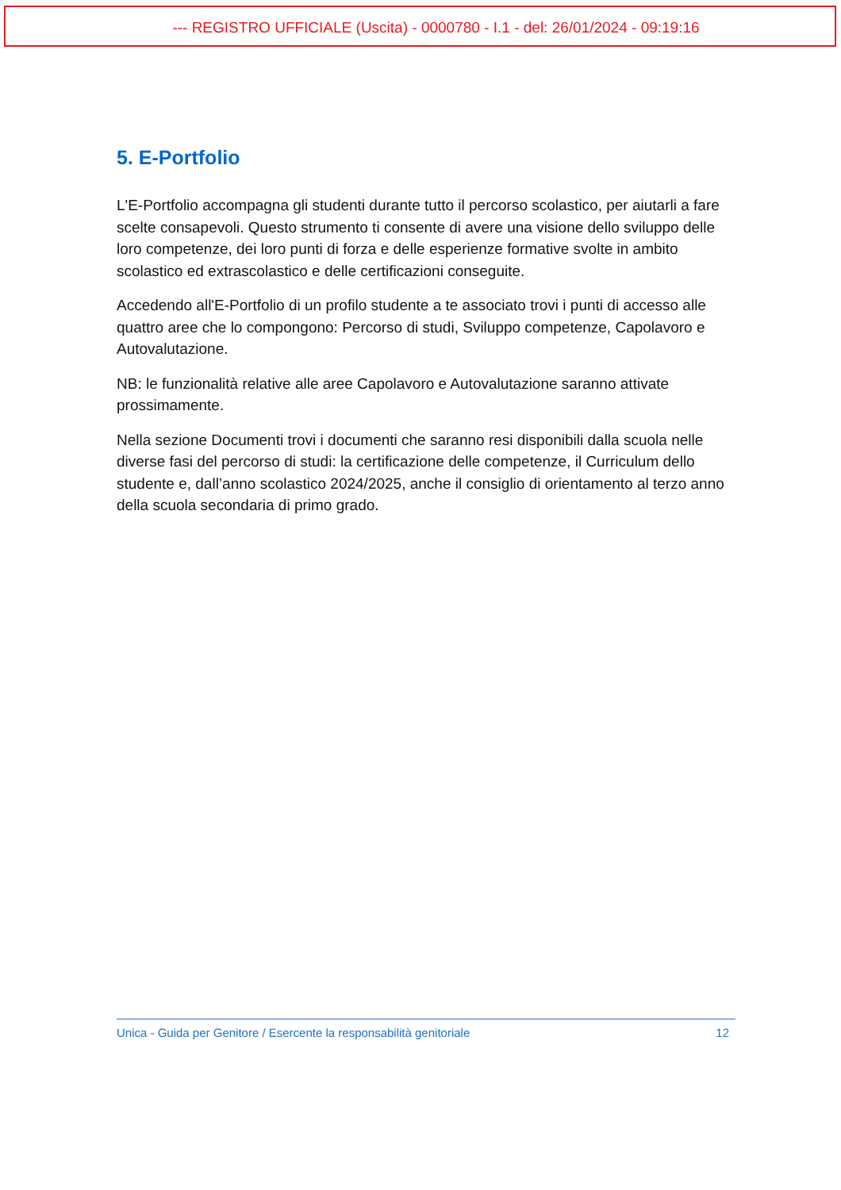--- REGISTRO UFFICIALE (Uscita) - 0000780 - I.1 - del: 26/01/2024 - 09:19:16
5. E-Portfolio
L'E-Portfolio accompagna gli studenti durante tutto il percorso scolastico, per aiutarli a fare scelte consapevoli. Questo strumento ti consente di avere una visione dello sviluppo delle loro competenze, dei loro punti di forza e delle esperienze formative svolte in ambito scolastico ed extrascolastico e delle certificazioni conseguite.
Accedendo all'E-Portfolio di un profilo studente a te associato trovi i punti di accesso alle quattro aree che lo compongono: Percorso di studi, Sviluppo competenze, Capolavoro e Autovalutazione.
NB: le funzionalità relative alle aree Capolavoro e Autovalutazione saranno attivate prossimamente.
Nella sezione Documenti trovi i documenti che saranno resi disponibili dalla scuola nelle diverse fasi del percorso di studi: la certificazione delle competenze, il Curriculum dello studente e, dall’anno scolastico 2024/2025, anche il consiglio di orientamento al terzo anno della scuola secondaria di primo grado.
Unica - Guida per Genitore / Esercente la responsabilità genitoriale 12